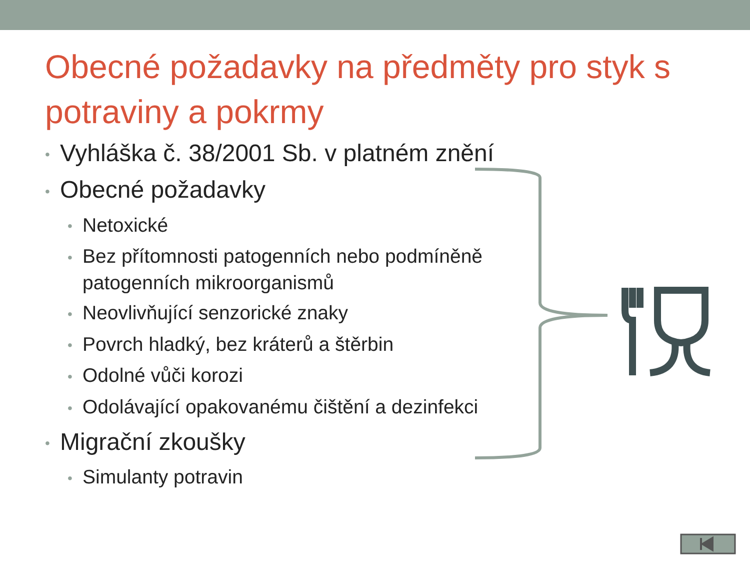Obecné požadavky na předměty pro styk s potraviny a pokrmy
• Vyhláška č. 38/2001 Sb. v platném znění
• Obecné požadavky
• Netoxické
• Bez přítomnosti patogenních nebo podmíněně patogenních mikroorganismů
• Neovlivňující senzorické znaky
• Povrch hladký, bez kráterů a štěrbin
• Odolné vůči korozi
• Odolávající opakovanému čištění a dezinfekci
• Migrační zkoušky
• Simulanty potravin